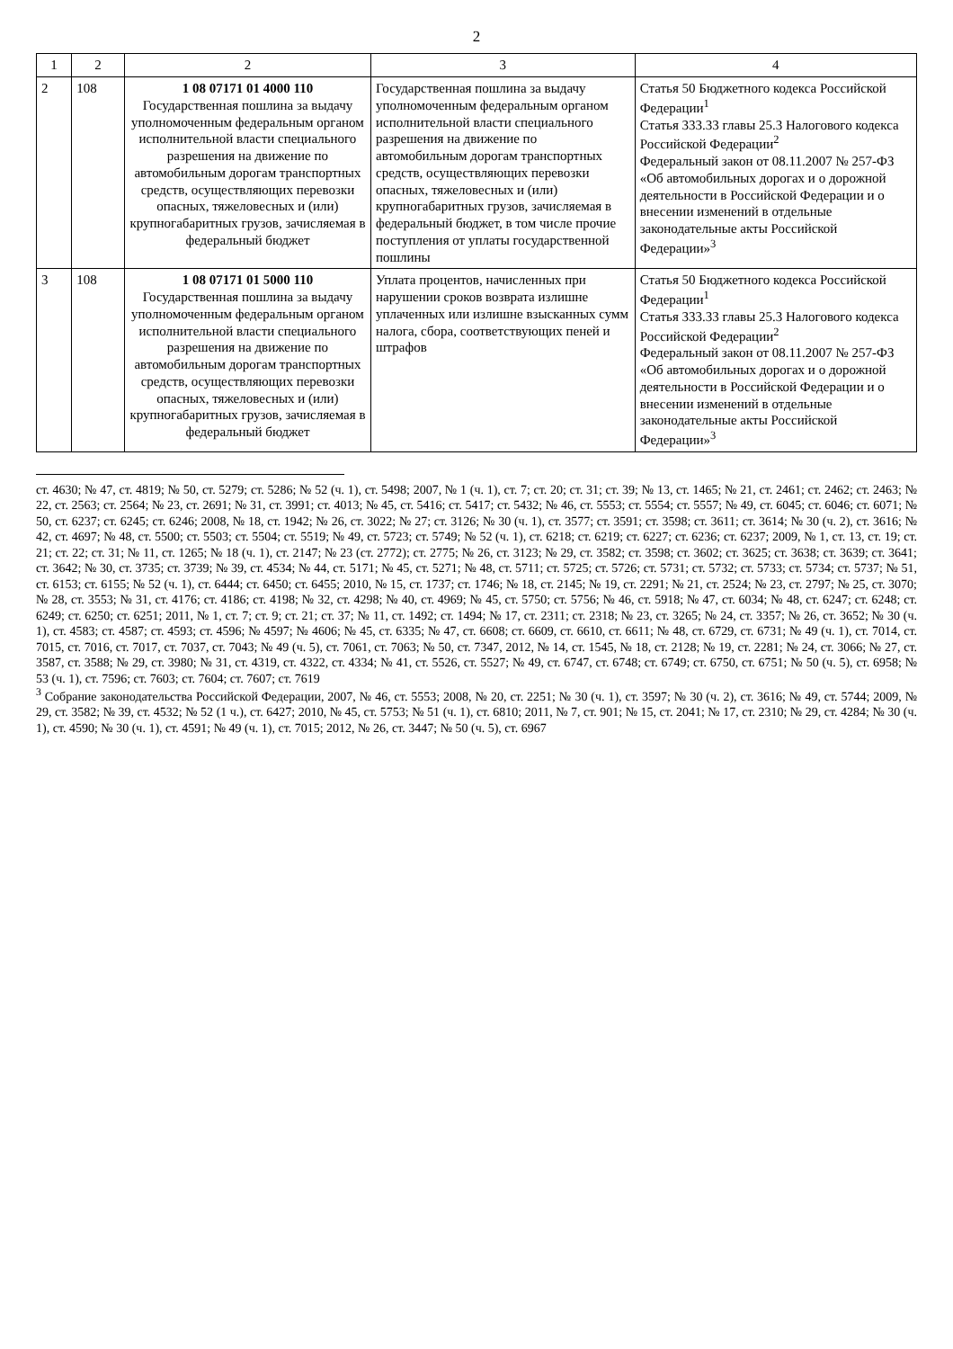2
| 1 | 2 | 2 | 3 | 4 |
| --- | --- | --- | --- | --- |
| 2 | 108 | 1 08 07171 01 4000 110 Государственная пошлина за выдачу уполномоченным федеральным органом исполнительной власти специального разрешения на движение по автомобильным дорогам транспортных средств, осуществляющих перевозки опасных, тяжеловесных и (или) крупногабаритных грузов, зачисляемая в федеральный бюджет | Государственная пошлина за выдачу уполномоченным федеральным органом исполнительной власти специального разрешения на движение по автомобильным дорогам транспортных средств, осуществляющих перевозки опасных, тяжеловесных и (или) крупногабаритных грузов, зачисляемая в федеральный бюджет, в том числе прочие поступления от уплаты государственной пошлины | Статья 50 Бюджетного кодекса Российской Федерации<sup>1</sup> Статья 333.33 главы 25.3 Налогового кодекса Российской Федерации<sup>2</sup> Федеральный закон от 08.11.2007 № 257-ФЗ «Об автомобильных дорогах и о дорожной деятельности в Российской Федерации и о внесении изменений в отдельные законодательные акты Российской Федерации»<sup>3</sup> |
| 3 | 108 | 1 08 07171 01 5000 110 Государственная пошлина за выдачу уполномоченным федеральным органом исполнительной власти специального разрешения на движение по автомобильным дорогам транспортных средств, осуществляющих перевозки опасных, тяжеловесных и (или) крупногабаритных грузов, зачисляемая в федеральный бюджет | Уплата процентов, начисленных при нарушении сроков возврата излишне уплаченных или излишне взысканных сумм налога, сбора, соответствующих пеней и штрафов | Статья 50 Бюджетного кодекса Российской Федерации<sup>1</sup> Статья 333.33 главы 25.3 Налогового кодекса Российской Федерации<sup>2</sup> Федеральный закон от 08.11.2007 № 257-ФЗ «Об автомобильных дорогах и о дорожной деятельности в Российской Федерации и о внесении изменений в отдельные законодательные акты Российской Федерации»<sup>3</sup> |
ст. 4630; № 47, ст. 4819; № 50, ст. 5279; ст. 5286; № 52 (ч. 1), ст. 5498; 2007, № 1 (ч. 1), ст. 7; ст. 20; ст. 31; ст. 39; № 13, ст. 1465; № 21, ст. 2461; ст. 2462; ст. 2463; № 22, ст. 2563; ст. 2564; № 23, ст. 2691; № 31, ст. 3991; ст. 4013; № 45, ст. 5416; ст. 5417; ст. 5432; № 46, ст. 5553; ст. 5554; ст. 5557; № 49, ст. 6045; ст. 6046; ст. 6071; № 50, ст. 6237; ст. 6245; ст. 6246; 2008, № 18, ст. 1942; № 26, ст. 3022; № 27; ст. 3126; № 30 (ч. 1), ст. 3577; ст. 3591; ст. 3598; ст. 3611; ст. 3614; № 30 (ч. 2), ст. 3616; № 42, ст. 4697; № 48, ст. 5500; ст. 5503; ст. 5504; ст. 5519; № 49, ст. 5723; ст. 5749; № 52 (ч. 1), ст. 6218; ст. 6219; ст. 6227; ст. 6236; ст. 6237; 2009, № 1, ст. 13, ст. 19; ст. 21; ст. 22; ст. 31; № 11, ст. 1265; № 18 (ч. 1), ст. 2147; № 23 (ст. 2772); ст. 2775; № 26, ст. 3123; № 29, ст. 3582; ст. 3598; ст. 3602; ст. 3625; ст. 3638; ст. 3639; ст. 3641; ст. 3642; № 30, ст. 3735; ст. 3739; № 39, ст. 4534; № 44, ст. 5171; № 45, ст. 5271; № 48, ст. 5711; ст. 5725; ст. 5726; ст. 5731; ст. 5732; ст. 5733; ст. 5734; ст. 5737; № 51, ст. 6153; ст. 6155; № 52 (ч. 1), ст. 6444; ст. 6450; ст. 6455; 2010, № 15, ст. 1737; ст. 1746; № 18, ст. 2145; № 19, ст. 2291; № 21, ст. 2524; № 23, ст. 2797; № 25, ст. 3070; № 28, ст. 3553; № 31, ст. 4176; ст. 4186; ст. 4198; № 32, ст. 4298; № 40, ст. 4969; № 45, ст. 5750; ст. 5756; № 46, ст. 5918; № 47, ст. 6034; № 48, ст. 6247; ст. 6248; ст. 6249; ст. 6250; ст. 6251; 2011, № 1, ст. 7; ст. 9; ст. 21; ст. 37; № 11, ст. 1492; ст. 1494; № 17, ст. 2311; ст. 2318; № 23, ст. 3265; № 24, ст. 3357; № 26, ст. 3652; № 30 (ч. 1), ст. 4583; ст. 4587; ст. 4593; ст. 4596; № 4597; № 4606; № 45, ст. 6335; № 47, ст. 6608; ст. 6609, ст. 6610, ст. 6611; № 48, ст. 6729, ст. 6731; № 49 (ч. 1), ст. 7014, ст. 7015, ст. 7016, ст. 7017, ст. 7037, ст. 7043; № 49 (ч. 5), ст. 7061, ст. 7063; № 50, ст. 7347, 2012, № 14, ст. 1545, № 18, ст. 2128; № 19, ст. 2281; № 24, ст. 3066; № 27, ст. 3587, ст. 3588; № 29, ст. 3980; № 31, ст. 4319, ст. 4322, ст. 4334; № 41, ст. 5526, ст. 5527; № 49, ст. 6747, ст. 6748; ст. 6749; ст. 6750, ст. 6751; № 50 (ч. 5), ст. 6958; № 53 (ч. 1), ст. 7596; ст. 7603; ст. 7604; ст. 7607; ст. 7619
<sup>3</sup> Собрание законодательства Российской Федерации, 2007, № 46, ст. 5553; 2008, № 20, ст. 2251; № 30 (ч. 1), ст. 3597; № 30 (ч. 2), ст. 3616; № 49, ст. 5744; 2009, № 29, ст. 3582; № 39, ст. 4532; № 52 (1 ч.), ст. 6427; 2010, № 45, ст. 5753; № 51 (ч. 1), ст. 6810; 2011, № 7, ст. 901; № 15, ст. 2041; № 17, ст. 2310; № 29, ст. 4284; № 30 (ч. 1), ст. 4590; № 30 (ч. 1), ст. 4591; № 49 (ч. 1), ст. 7015; 2012, № 26, ст. 3447; № 50 (ч. 5), ст. 6967